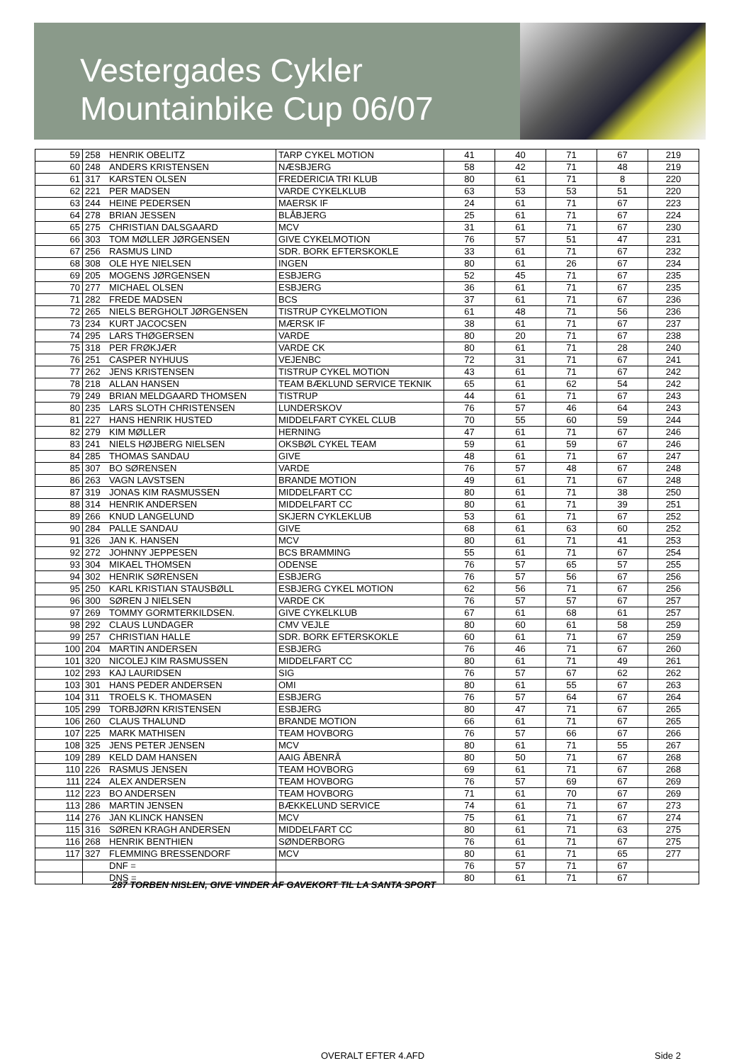Vestergades Cykler
Mountainbike Cup 06/07
| 59 | 258 | HENRIK OBELITZ | TARP CYKEL MOTION | 41 | 40 | 71 | 67 | 219 |
| 60 | 248 | ANDERS KRISTENSEN | NÆSBJERG | 58 | 42 | 71 | 48 | 219 |
| 61 | 317 | KARSTEN OLSEN | FREDERICIA TRI KLUB | 80 | 61 | 71 | 8 | 220 |
| 62 | 221 | PER MADSEN | VARDE CYKELKLUB | 63 | 53 | 53 | 51 | 220 |
| 63 | 244 | HEINE PEDERSEN | MAERSK IF | 24 | 61 | 71 | 67 | 223 |
| 64 | 278 | BRIAN JESSEN | BLÅBJERG | 25 | 61 | 71 | 67 | 224 |
| 65 | 275 | CHRISTIAN DALSGAARD | MCV | 31 | 61 | 71 | 67 | 230 |
| 66 | 303 | TOM MØLLER JØRGENSEN | GIVE CYKELMOTION | 76 | 57 | 51 | 47 | 231 |
| 67 | 256 | RASMUS LIND | SDR. BORK EFTERSKOKLE | 33 | 61 | 71 | 67 | 232 |
| 68 | 308 | OLE HYE NIELSEN | INGEN | 80 | 61 | 26 | 67 | 234 |
| 69 | 205 | MOGENS JØRGENSEN | ESBJERG | 52 | 45 | 71 | 67 | 235 |
| 70 | 277 | MICHAEL OLSEN | ESBJERG | 36 | 61 | 71 | 67 | 235 |
| 71 | 282 | FREDE MADSEN | BCS | 37 | 61 | 71 | 67 | 236 |
| 72 | 265 | NIELS BERGHOLT JØRGENSEN | TISTRUP CYKELMOTION | 61 | 48 | 71 | 56 | 236 |
| 73 | 234 | KURT JACOCSEN | MÆRSK IF | 38 | 61 | 71 | 67 | 237 |
| 74 | 295 | LARS THØGERSEN | VARDE | 80 | 20 | 71 | 67 | 238 |
| 75 | 318 | PER FRØKJÆR | VARDE CK | 80 | 61 | 71 | 28 | 240 |
| 76 | 251 | CASPER NYHUUS | VEJENBC | 72 | 31 | 71 | 67 | 241 |
| 77 | 262 | JENS KRISTENSEN | TISTRUP CYKEL MOTION | 43 | 61 | 71 | 67 | 242 |
| 78 | 218 | ALLAN HANSEN | TEAM BÆKLUND SERVICE TEKNIK | 65 | 61 | 62 | 54 | 242 |
| 79 | 249 | BRIAN MELDGAARD THOMSEN | TISTRUP | 44 | 61 | 71 | 67 | 243 |
| 80 | 235 | LARS SLOTH CHRISTENSEN | LUNDERSKOV | 76 | 57 | 46 | 64 | 243 |
| 81 | 227 | HANS HENRIK HUSTED | MIDDELFART CYKEL CLUB | 70 | 55 | 60 | 59 | 244 |
| 82 | 279 | KIM MØLLER | HERNING | 47 | 61 | 71 | 67 | 246 |
| 83 | 241 | NIELS HØJBERG NIELSEN | OKSBØL CYKEL TEAM | 59 | 61 | 59 | 67 | 246 |
| 84 | 285 | THOMAS SANDAU | GIVE | 48 | 61 | 71 | 67 | 247 |
| 85 | 307 | BO SØRENSEN | VARDE | 76 | 57 | 48 | 67 | 248 |
| 86 | 263 | VAGN LAVSTSEN | BRANDE MOTION | 49 | 61 | 71 | 67 | 248 |
| 87 | 319 | JONAS KIM RASMUSSEN | MIDDELFART CC | 80 | 61 | 71 | 38 | 250 |
| 88 | 314 | HENRIK ANDERSEN | MIDDELFART CC | 80 | 61 | 71 | 39 | 251 |
| 89 | 266 | KNUD LANGELUND | SKJERN CYKLEKLUB | 53 | 61 | 71 | 67 | 252 |
| 90 | 284 | PALLE SANDAU | GIVE | 68 | 61 | 63 | 60 | 252 |
| 91 | 326 | JAN K. HANSEN | MCV | 80 | 61 | 71 | 41 | 253 |
| 92 | 272 | JOHNNY JEPPESEN | BCS BRAMMING | 55 | 61 | 71 | 67 | 254 |
| 93 | 304 | MIKAEL THOMSEN | ODENSE | 76 | 57 | 65 | 57 | 255 |
| 94 | 302 | HENRIK SØRENSEN | ESBJERG | 76 | 57 | 56 | 67 | 256 |
| 95 | 250 | KARL KRISTIAN STAUSBØLL | ESBJERG CYKEL MOTION | 62 | 56 | 71 | 67 | 256 |
| 96 | 300 | SØREN J NIELSEN | VARDE CK | 76 | 57 | 57 | 67 | 257 |
| 97 | 269 | TOMMY GORMTERKILDSEN. | GIVE CYKELKLUB | 67 | 61 | 68 | 61 | 257 |
| 98 | 292 | CLAUS LUNDAGER | CMV VEJLE | 80 | 60 | 61 | 58 | 259 |
| 99 | 257 | CHRISTIAN HALLE | SDR. BORK EFTERSKOKLE | 60 | 61 | 71 | 67 | 259 |
| 100 | 204 | MARTIN ANDERSEN | ESBJERG | 76 | 46 | 71 | 67 | 260 |
| 101 | 320 | NICOLEJ KIM RASMUSSEN | MIDDELFART CC | 80 | 61 | 71 | 49 | 261 |
| 102 | 293 | KAJ LAURIDSEN | SIG | 76 | 57 | 67 | 62 | 262 |
| 103 | 301 | HANS PEDER ANDERSEN | OMI | 80 | 61 | 55 | 67 | 263 |
| 104 | 311 | TROELS K. THOMASEN | ESBJERG | 76 | 57 | 64 | 67 | 264 |
| 105 | 299 | TORBJØRN KRISTENSEN | ESBJERG | 80 | 47 | 71 | 67 | 265 |
| 106 | 260 | CLAUS THALUND | BRANDE MOTION | 66 | 61 | 71 | 67 | 265 |
| 107 | 225 | MARK MATHISEN | TEAM HOVBORG | 76 | 57 | 66 | 67 | 266 |
| 108 | 325 | JENS PETER JENSEN | MCV | 80 | 61 | 71 | 55 | 267 |
| 109 | 289 | KELD DAM HANSEN | AAIG ÅBENRÅ | 80 | 50 | 71 | 67 | 268 |
| 110 | 226 | RASMUS JENSEN | TEAM HOVBORG | 69 | 61 | 71 | 67 | 268 |
| 111 | 224 | ALEX ANDERSEN | TEAM HOVBORG | 76 | 57 | 69 | 67 | 269 |
| 112 | 223 | BO ANDERSEN | TEAM HOVBORG | 71 | 61 | 70 | 67 | 269 |
| 113 | 286 | MARTIN JENSEN | BÆKKELUND SERVICE | 74 | 61 | 71 | 67 | 273 |
| 114 | 276 | JAN KLINCK HANSEN | MCV | 75 | 61 | 71 | 67 | 274 |
| 115 | 316 | SØREN KRAGH ANDERSEN | MIDDELFART CC | 80 | 61 | 71 | 63 | 275 |
| 116 | 268 | HENRIK BENTHIEN | SØNDERBORG | 76 | 61 | 71 | 67 | 275 |
| 117 | 327 | FLEMMING BRESSENDORF | MCV | 80 | 61 | 71 | 65 | 277 |
| | | DNF = | | 76 | 57 | 71 | 67 | |
| | | DNS = | | 80 | 61 | 71 | 67 | |
287 TORBEN NISLEN, GIVE VINDER AF GAVEKORT TIL LA SANTA SPORT
OVERALT EFTER 4.AFD Side 2